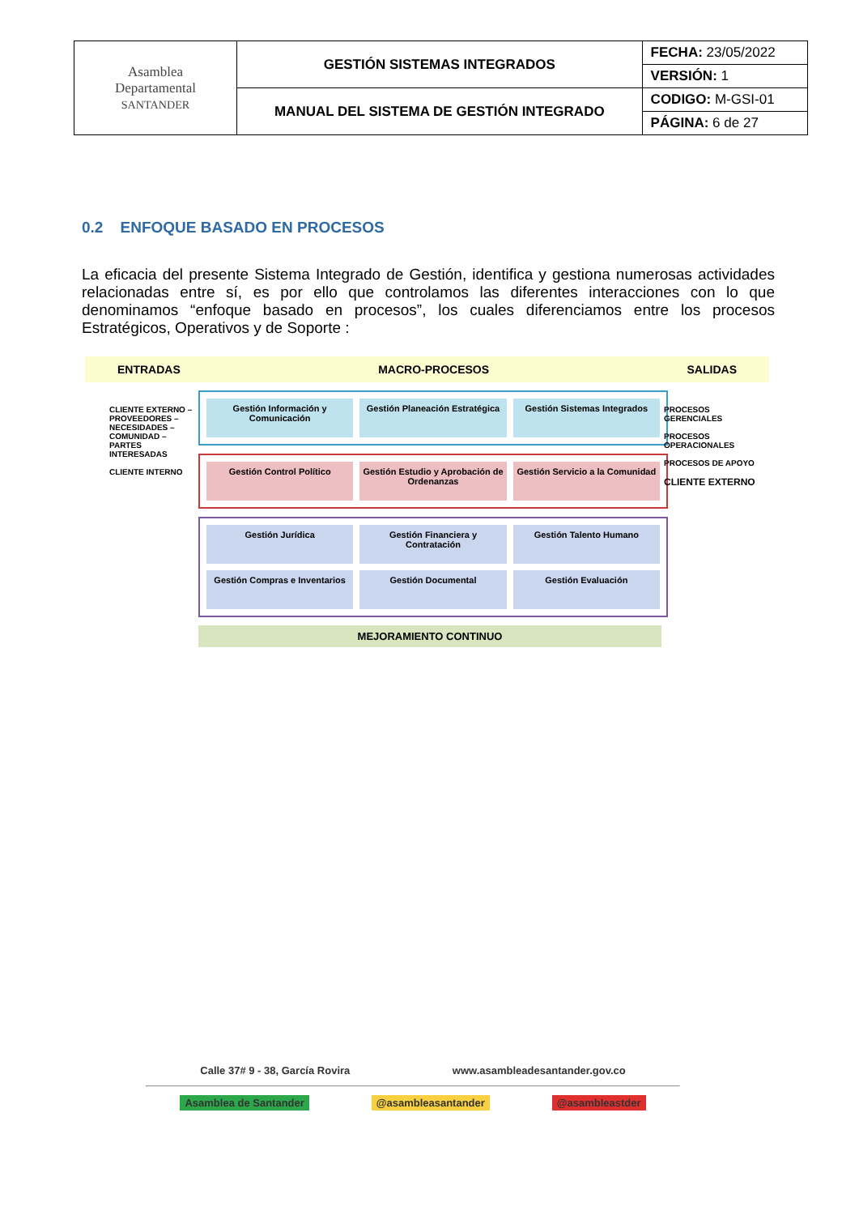| Asamblea Departamental SANTANDER | GESTIÓN SISTEMAS INTEGRADOS | FECHA: 23/05/2022 |
| | | VERSIÓN: 1 |
| | MANUAL DEL SISTEMA DE GESTIÓN INTEGRADO | CODIGO: M-GSI-01 |
| | | PÁGINA: 6 de 27 |
0.2 ENFOQUE BASADO EN PROCESOS
La eficacia del presente Sistema Integrado de Gestión, identifica y gestiona numerosas actividades relacionadas entre sí, es por ello que controlamos las diferentes interacciones con lo que denominamos “enfoque basado en procesos”, los cuales diferenciamos entre los procesos Estratégicos, Operativos y de Soporte :
ENTRADAS MACRO-PROCESOS SALIDAS
CLIENTE EXTERNO – PROVEEDORES – NECESIDADES – COMUNIDAD – PARTES INTERESADAS
CLIENTE INTERNO
PROCESOS GERENCIALES
PROCESOS OPERACIONALES
PROCESOS DE APOYO
CLIENTE EXTERNO
Gestión Información y Comunicación
Gestión Planeación Estratégica Gestión Sistemas Integrados
Gestión Control Político Gestión Estudio y Aprobación de Ordenanzas
Gestión Servicio a la Comunidad
Gestión Jurídica
Gestión Financiera y Contratación
Gestión Talento Humano
Gestión Compras e Inventarios
Gestión Documental
Gestión Evaluación
MEJORAMIENTO CONTINUO
Calle 37# 9 - 38, García Rovira www.asambleadesantander.gov.co
Asamblea de Santander @asambleasantander @asambleastder